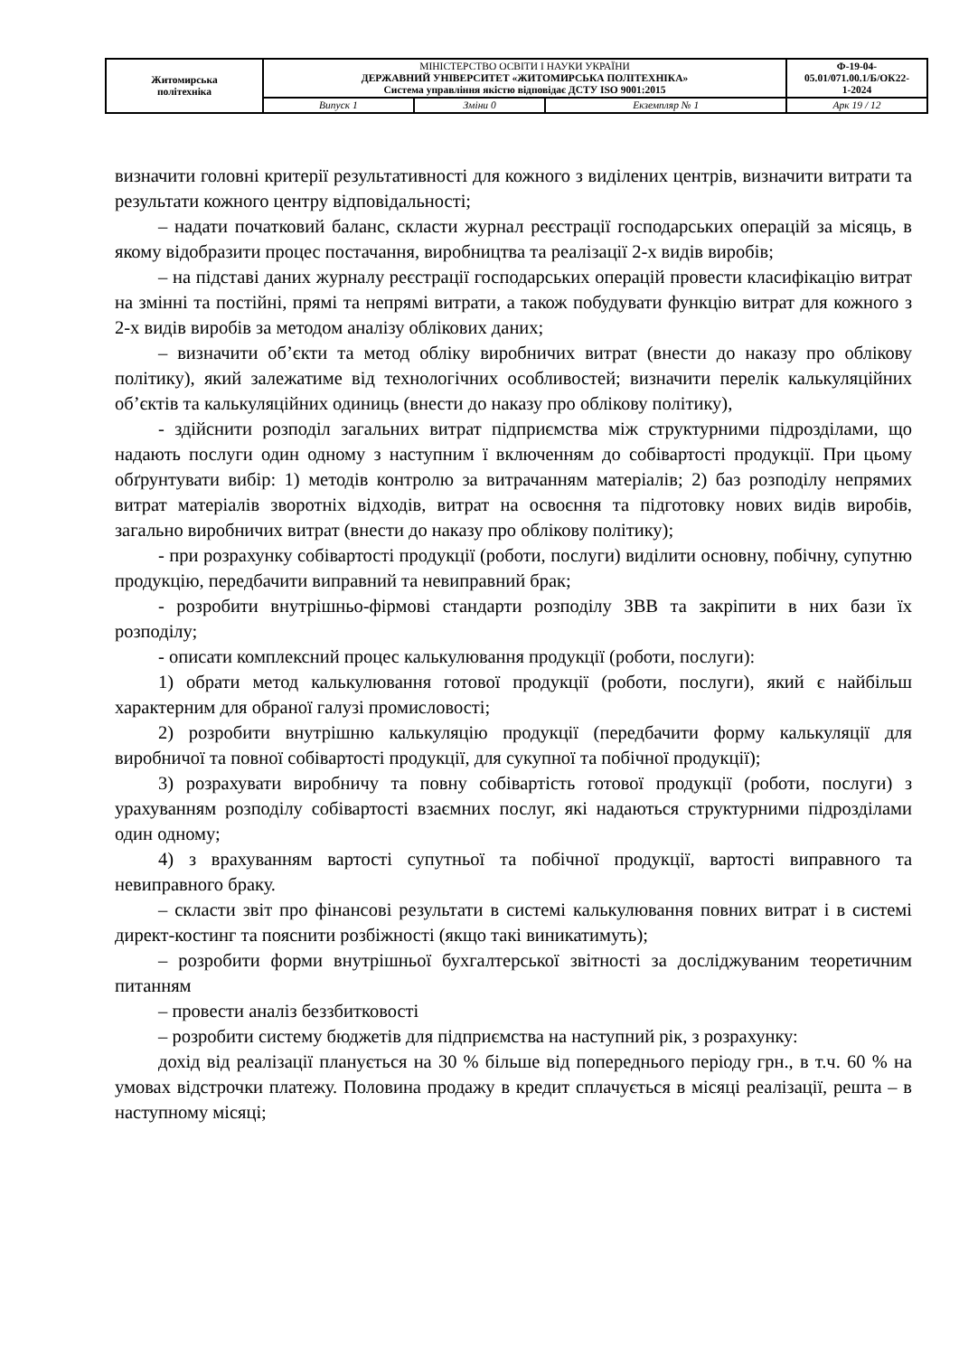| Житомирська політехніка | МІНІСТЕРСТВО ОСВІТИ І НАУКИ УКРАЇНИ ДЕРЖАВНИЙ УНІВЕРСИТЕТ «ЖИТОМИРСЬКА ПОЛІТЕХНІКА» Система управління якістю відповідає ДСТУ ISO 9001:2015 | | | Ф-19-04- 05.01/071.00.1/Б/ОК22- 1-2024 |
| | Випуск 1 | Зміни 0 | Екземпляр № 1 | Арк 19 / 12 |
визначити головні критерії результативності для кожного з виділених центрів, визначити витрати та результати кожного центру відповідальності;
– надати початковий баланс, скласти журнал реєстрації господарських операцій за місяць, в якому відобразити процес постачання, виробництва та реалізації 2-х видів виробів;
– на підставі даних журналу реєстрації господарських операцій провести класифікацію витрат на змінні та постійні, прямі та непрямі витрати, а також побудувати функцію витрат для кожного з 2-х видів виробів за методом аналізу облікових даних;
– визначити об’єкти та метод обліку виробничих витрат (внести до наказу про облікову політику), який залежатиме від технологічних особливостей; визначити перелік калькуляційних об’єктів та калькуляційних одиниць (внести до наказу про облікову політику),
- здійснити розподіл загальних витрат підприємства між структурними підрозділами, що надають послуги один одному з наступним ї включенням до собівартості продукції. При цьому обґрунтувати вибір: 1) методів контролю за витрачанням матеріалів; 2) баз розподілу непрямих витрат матеріалів зворотніх відходів, витрат на освоєння та підготовку нових видів виробів, загально виробничих витрат (внести до наказу про облікову політику);
- при розрахунку собівартості продукції (роботи, послуги) виділити основну, побічну, супутню продукцію, передбачити виправний та невиправний брак;
- розробити внутрішньо-фірмові стандарти розподілу ЗВВ та закріпити в них бази їх розподілу;
- описати комплексний процес калькулювання продукції (роботи, послуги):
1) обрати метод калькулювання готової продукції (роботи, послуги), який є найбільш характерним для обраної галузі промисловості;
2) розробити внутрішню калькуляцію продукції (передбачити форму калькуляції для виробничої та повної собівартості продукції, для сукупної та побічної продукції);
3) розрахувати виробничу та повну собівартість готової продукції (роботи, послуги) з урахуванням розподілу собівартості взаємних послуг, які надаються структурними підрозділами один одному;
4) з врахуванням вартості супутньої та побічної продукції, вартості виправного та невиправного браку.
– скласти звіт про фінансові результати в системі калькулювання повних витрат і в системі директ-костинг та пояснити розбіжності (якщо такі виникатимуть);
– розробити форми внутрішньої бухгалтерської звітності за досліджуваним теоретичним питанням
– провести аналіз беззбитковості
– розробити систему бюджетів для підприємства на наступний рік, з розрахунку:
дохід від реалізації планується на 30 % більше від попереднього періоду грн., в т.ч. 60 % на умовах відстрочки платежу. Половина продажу в кредит сплачується в місяці реалізації, решта – в наступному місяці;